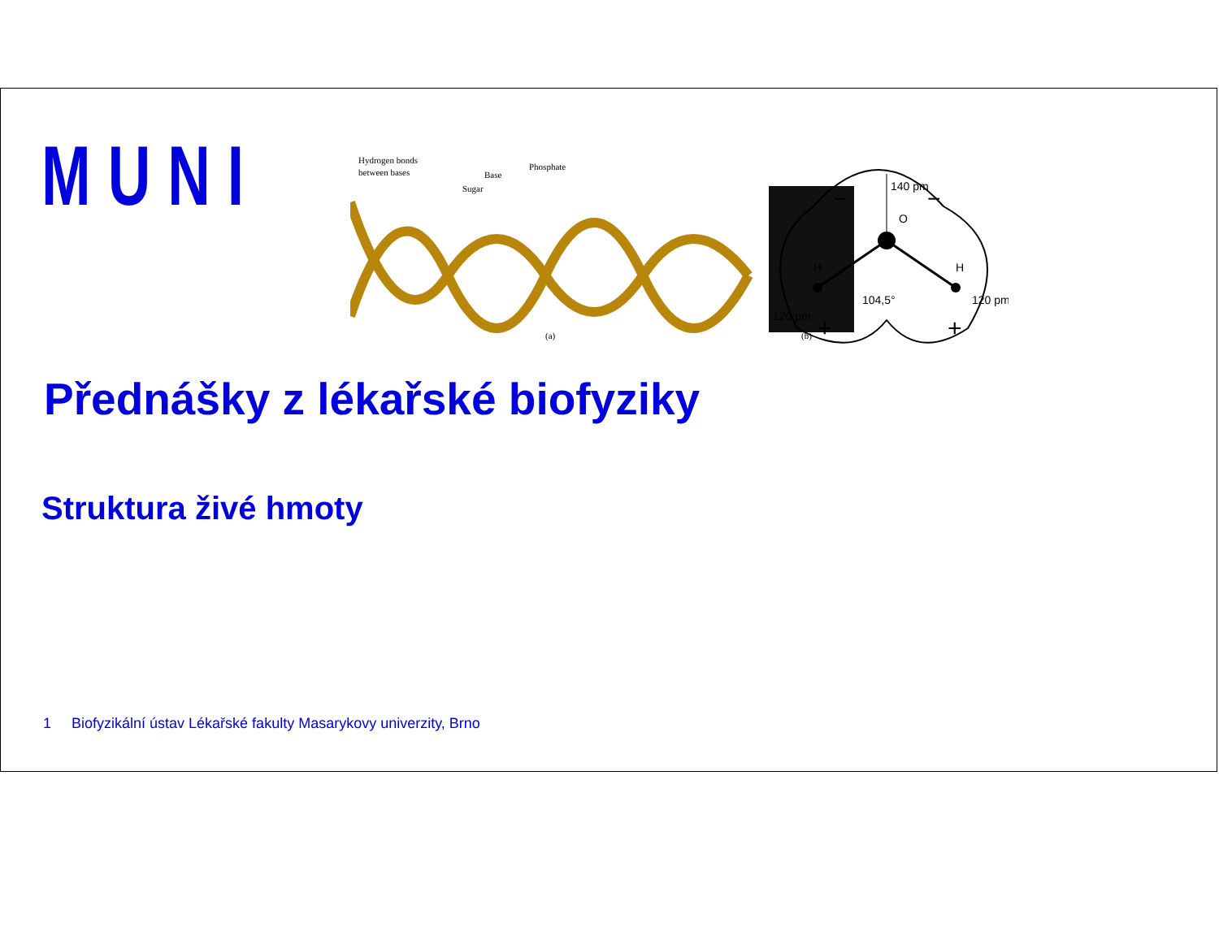MUNI
Hydrogen bonds
between bases
Sugar
Base
Phosphate
(a)
(b)
140 pm
O
H
H
104,5°
120 pm
120 pm
−
−
+
+
Přednášky z lékařské biofyziky
Struktura živé hmoty
1 Biofyzikální ústav Lékařské fakulty Masarykovy univerzity, Brno